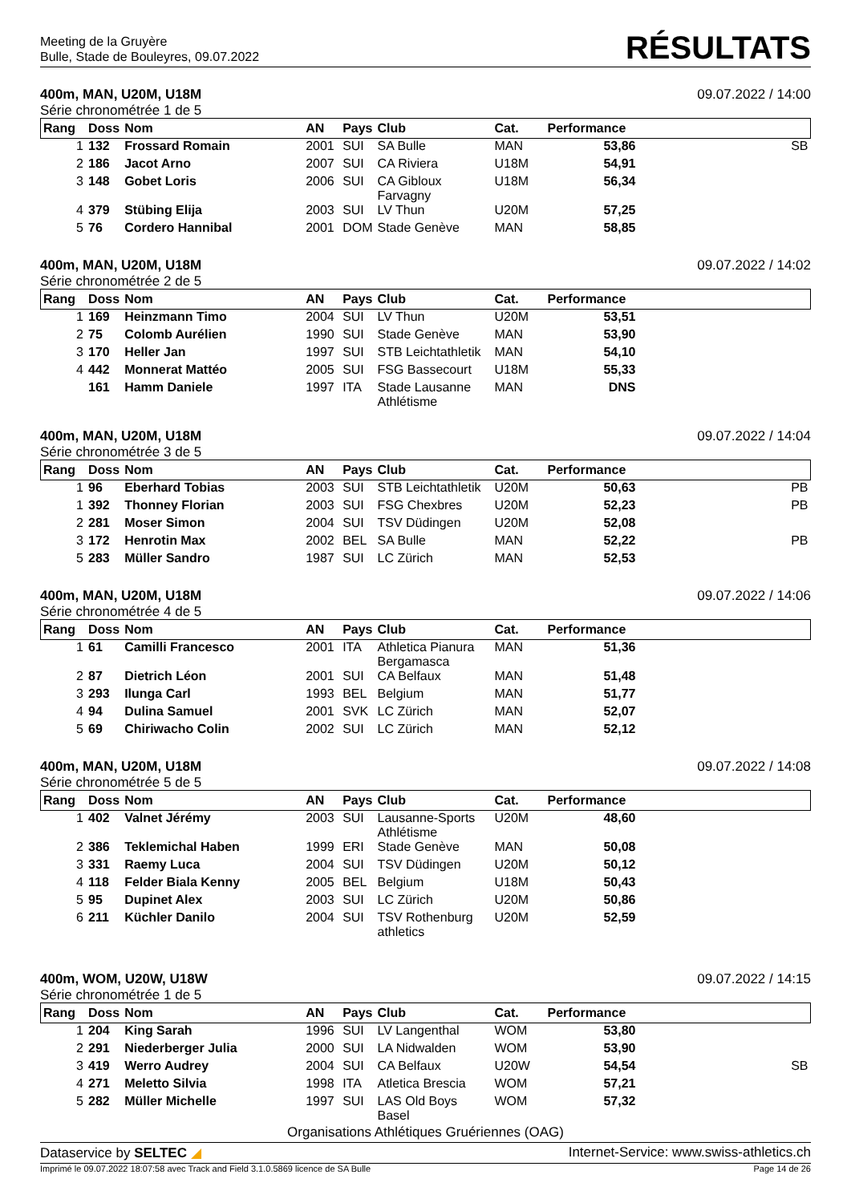Meeting de la Gruyère
Bulle, Stade de Bouleyres, 09.07.2022
RÉSULTATS
400m, MAN, U20M, U18M 09.07.2022 / 14:00
Série chronométrée 1 de 5
| Rang | Doss | Nom | AN | Pays | Club | Cat. | Performance | |
| --- | --- | --- | --- | --- | --- | --- | --- | --- |
| 1 | 132 | Frossard Romain | 2001 | SUI | SA Bulle | MAN | 53,86 | SB |
| 2 | 186 | Jacot Arno | 2007 | SUI | CA Riviera | U18M | 54,91 | |
| 3 | 148 | Gobet Loris | 2006 | SUI | CA Gibloux Farvagny | U18M | 56,34 | |
| 4 | 379 | Stübing Elija | 2003 | SUI | LV Thun | U20M | 57,25 | |
| 5 | 76 | Cordero Hannibal | 2001 | DOM | Stade Genève | MAN | 58,85 | |
400m, MAN, U20M, U18M 09.07.2022 / 14:02
Série chronométrée 2 de 5
| Rang | Doss | Nom | AN | Pays | Club | Cat. | Performance | |
| --- | --- | --- | --- | --- | --- | --- | --- | --- |
| 1 | 169 | Heinzmann Timo | 2004 | SUI | LV Thun | U20M | 53,51 | |
| 2 | 75 | Colomb Aurélien | 1990 | SUI | Stade Genève | MAN | 53,90 | |
| 3 | 170 | Heller Jan | 1997 | SUI | STB Leichtathletik | MAN | 54,10 | |
| 4 | 442 | Monnerat Mattéo | 2005 | SUI | FSG Bassecourt | U18M | 55,33 | |
| | 161 | Hamm Daniele | 1997 | ITA | Stade Lausanne Athlétisme | MAN | DNS | |
400m, MAN, U20M, U18M 09.07.2022 / 14:04
Série chronométrée 3 de 5
| Rang | Doss | Nom | AN | Pays | Club | Cat. | Performance | |
| --- | --- | --- | --- | --- | --- | --- | --- | --- |
| 1 | 96 | Eberhard Tobias | 2003 | SUI | STB Leichtathletik | U20M | 50,63 | PB |
| 1 | 392 | Thonney Florian | 2003 | SUI | FSG Chexbres | U20M | 52,23 | PB |
| 2 | 281 | Moser Simon | 2004 | SUI | TSV Düdingen | U20M | 52,08 | |
| 3 | 172 | Henrotin Max | 2002 | BEL | SA Bulle | MAN | 52,22 | PB |
| 5 | 283 | Müller Sandro | 1987 | SUI | LC Zürich | MAN | 52,53 | |
400m, MAN, U20M, U18M 09.07.2022 / 14:06
Série chronométrée 4 de 5
| Rang | Doss | Nom | AN | Pays | Club | Cat. | Performance | |
| --- | --- | --- | --- | --- | --- | --- | --- | --- |
| 1 | 61 | Camilli Francesco | 2001 | ITA | Athletica Pianura Bergamasca | MAN | 51,36 | |
| 2 | 87 | Dietrich Léon | 2001 | SUI | CA Belfaux | MAN | 51,48 | |
| 3 | 293 | Ilunga Carl | 1993 | BEL | Belgium | MAN | 51,77 | |
| 4 | 94 | Dulina Samuel | 2001 | SVK | LC Zürich | MAN | 52,07 | |
| 5 | 69 | Chiriwacho Colin | 2002 | SUI | LC Zürich | MAN | 52,12 | |
400m, MAN, U20M, U18M 09.07.2022 / 14:08
Série chronométrée 5 de 5
| Rang | Doss | Nom | AN | Pays | Club | Cat. | Performance | |
| --- | --- | --- | --- | --- | --- | --- | --- | --- |
| 1 | 402 | Valnet Jérémy | 2003 | SUI | Lausanne-Sports Athlétisme | U20M | 48,60 | |
| 2 | 386 | Teklemichal Haben | 1999 | ERI | Stade Genève | MAN | 50,08 | |
| 3 | 331 | Raemy Luca | 2004 | SUI | TSV Düdingen | U20M | 50,12 | |
| 4 | 118 | Felder Biala Kenny | 2005 | BEL | Belgium | U18M | 50,43 | |
| 5 | 95 | Dupinet Alex | 2003 | SUI | LC Zürich | U20M | 50,86 | |
| 6 | 211 | Küchler Danilo | 2004 | SUI | TSV Rothenburg athletics | U20M | 52,59 | |
400m, WOM, U20W, U18W 09.07.2022 / 14:15
Série chronométrée 1 de 5
| Rang | Doss | Nom | AN | Pays | Club | Cat. | Performance | |
| --- | --- | --- | --- | --- | --- | --- | --- | --- |
| 1 | 204 | King Sarah | 1996 | SUI | LV Langenthal | WOM | 53,80 | |
| 2 | 291 | Niederberger Julia | 2000 | SUI | LA Nidwalden | WOM | 53,90 | |
| 3 | 419 | Werro Audrey | 2004 | SUI | CA Belfaux | U20W | 54,54 | SB |
| 4 | 271 | Meletto Silvia | 1998 | ITA | Atletica Brescia | WOM | 57,21 | |
| 5 | 282 | Müller Michelle | 1997 | SUI | LAS Old Boys Basel | WOM | 57,32 | |
Organisations Athlétiques Gruériennes (OAG)
Dataservice by SELTEC ◢ Internet-Service: www.swiss-athletics.ch
Imprimé le 09.07.2022 18:07:58 avec Track and Field 3.1.0.5869 licence de SA Bulle Page 14 de 26